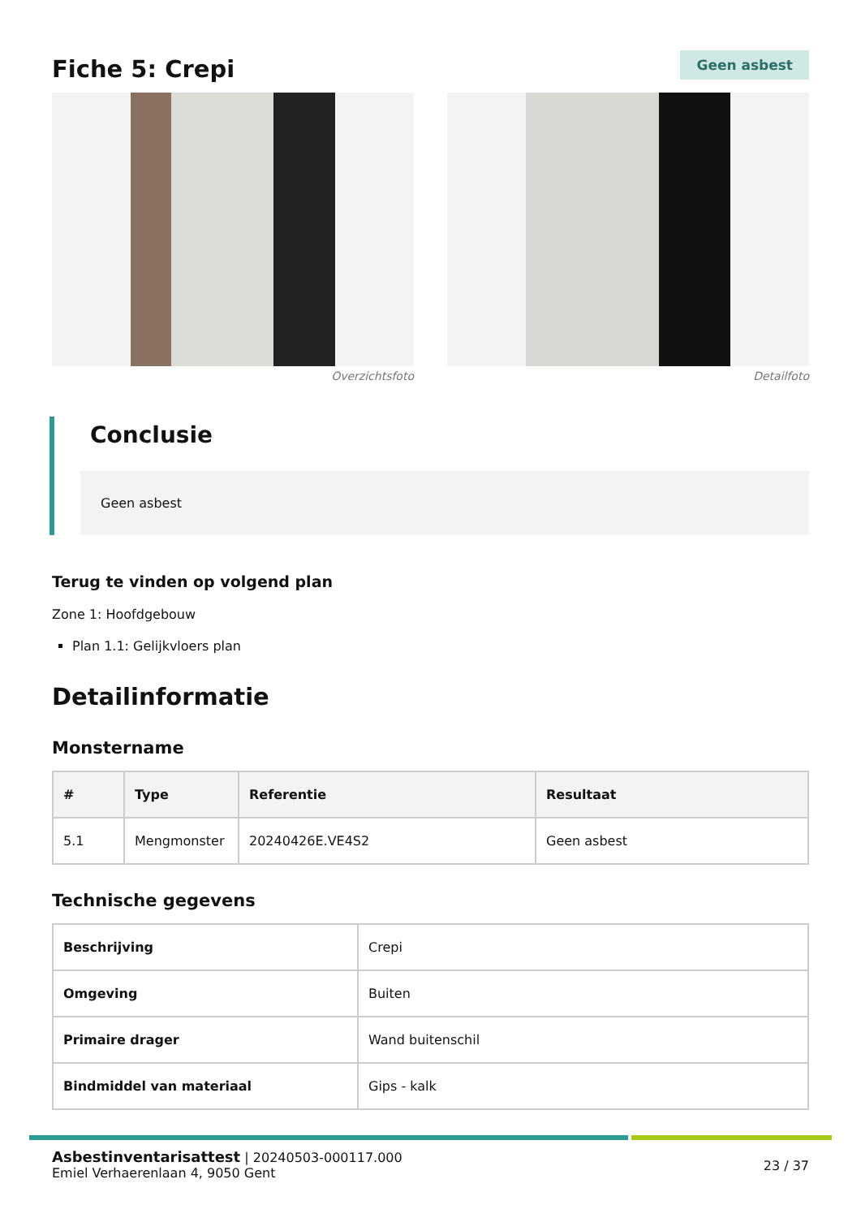Fiche 5: Crepi
Geen asbest
Overzichtsfoto Detailfoto
Conclusie
Geen asbest
Terug te vinden op volgend plan
Zone 1: Hoofdgebouw
Plan 1.1: Gelijkvloers plan
Detailinformatie
Monstername
| # | Type | Referentie | Resultaat |
| --- | --- | --- | --- |
| 5.1 | Mengmonster | 20240426E.VE4S2 | Geen asbest |
Technische gegevens
| Beschrijving | Crepi |
| Omgeving | Buiten |
| Primaire drager | Wand buitenschil |
| Bindmiddel van materiaal | Gips - kalk |
Asbestinventarisattest | 20240503-000117.000
Emiel Verhaerenlaan 4, 9050 Gent
23 / 37